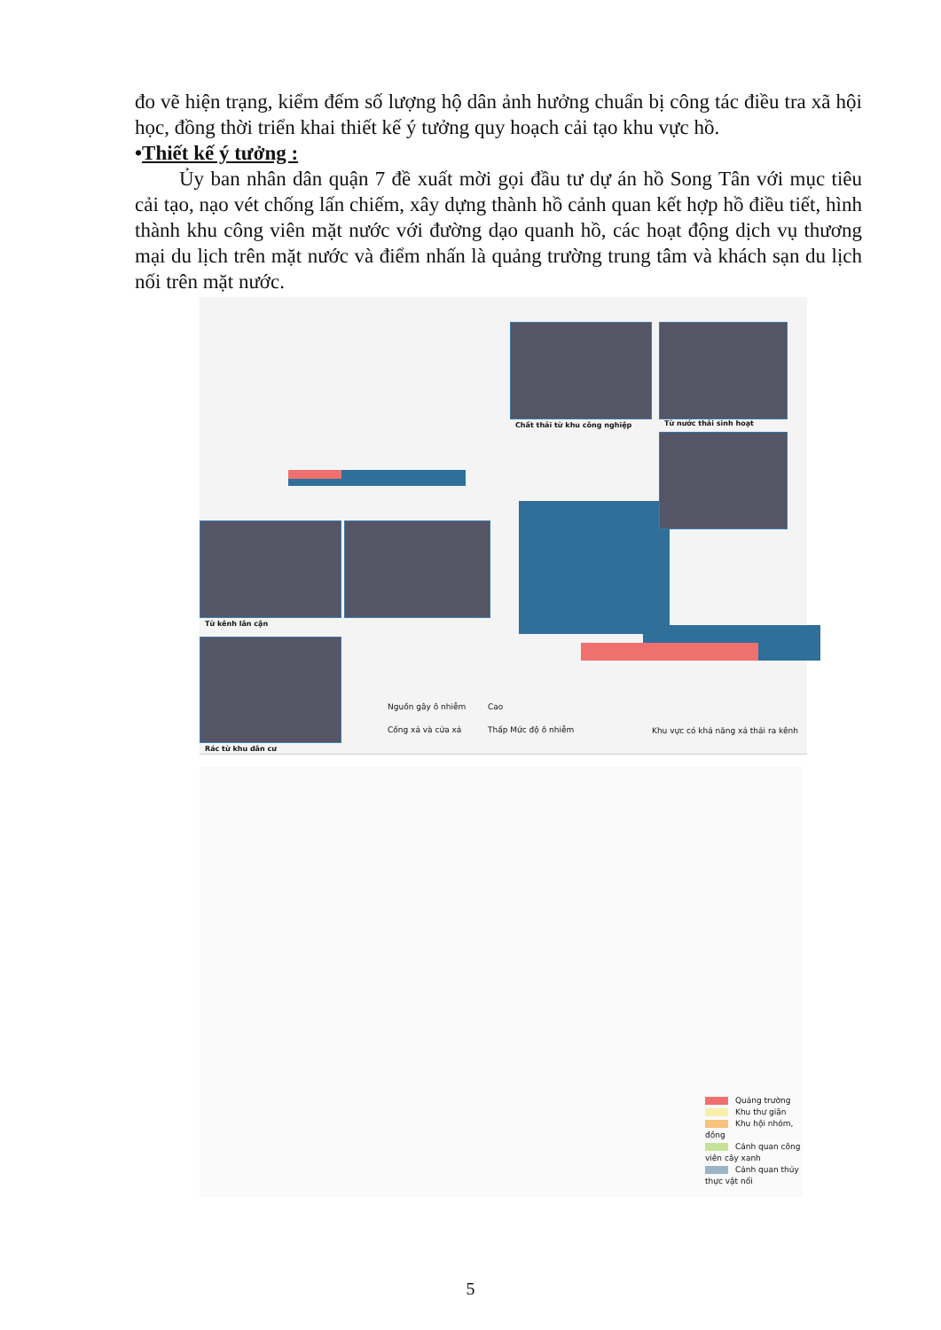đo vẽ hiện trạng, kiểm đếm số lượng hộ dân ảnh hưởng chuẩn bị công tác điều tra xã hội học, đồng thời triển khai thiết kế ý tưởng quy hoạch cải tạo khu vực hồ.
•Thiết kế ý tưởng :
Ủy ban nhân dân quận 7 đề xuất mời gọi đầu tư dự án hồ Song Tân với mục tiêu cải tạo, nạo vét chống lấn chiếm, xây dựng thành hồ cảnh quan kết hợp hồ điều tiết, hình thành khu công viên mặt nước với đường dạo quanh hồ, các hoạt động dịch vụ thương mại du lịch trên mặt nước và điểm nhấn là quảng trường trung tâm và khách sạn du lịch nối trên mặt nước.
Chất thải từ khu công nghiệp Từ nước thải sinh hoạt
Từ kênh lân cận
Rác từ khu dân cư
Nguồn gây ô nhiễm
Cống xả và cửa xả
Cao
Thấp Mức độ ô nhiễm
Khu vực có khả năng xả thải ra kênh
Quảng trường
Khu thư giãn
Khu hội nhóm, đồng
Cảnh quan công viên cây xanh
Cảnh quan thủy thực vật nổi
5